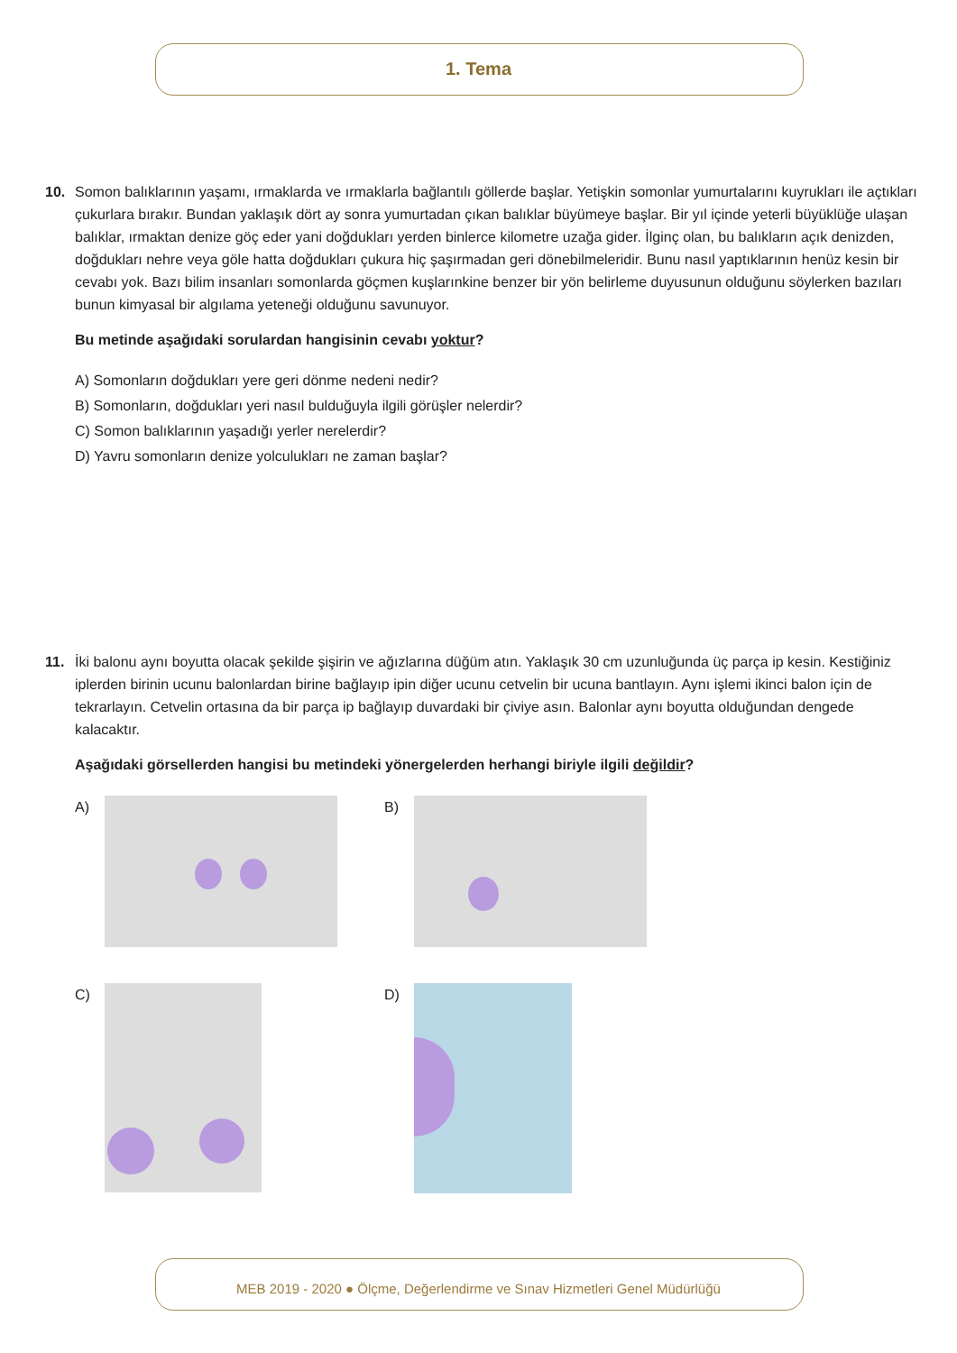1. Tema
10. Somon balıklarının yaşamı, ırmaklarda ve ırmaklarla bağlantılı göllerde başlar. Yetişkin somonlar yumurtalarını kuyrukları ile açtıkları çukurlara bırakır. Bundan yaklaşık dört ay sonra yumurtadan çıkan balıklar büyümeye başlar. Bir yıl içinde yeterli büyüklüğe ulaşan balıklar, ırmaktan denize göç eder yani doğdukları yerden binlerce kilometre uzağa gider. İlginç olan, bu balıkların açık denizden, doğdukları nehre veya göle hatta doğdukları çukura hiç şaşırmadan geri dönebilmeleridir. Bunu nasıl yaptıklarının henüz kesin bir cevabı yok. Bazı bilim insanları somonlarda göçmen kuşlarınkine benzer bir yön belirleme duyusunun olduğunu söylerken bazıları bunun kimyasal bir algılama yeteneği olduğunu savunuyor.
Bu metinde aşağıdaki sorulardan hangisinin cevabı yoktur?
A) Somonların doğdukları yere geri dönme nedeni nedir?
B) Somonların, doğdukları yeri nasıl bulduğuyla ilgili görüşler nelerdir?
C) Somon balıklarının yaşadığı yerler nerelerdir?
D) Yavru somonların denize yolculukları ne zaman başlar?
11. İki balonu aynı boyutta olacak şekilde şişirin ve ağızlarına düğüm atın. Yaklaşık 30 cm uzunluğunda üç parça ip kesin. Kestiğiniz iplerden birinin ucunu balonlardan birine bağlayıp ipin diğer ucunu cetvelin bir ucuna bantlayın. Aynı işlemi ikinci balon için de tekrarlayın. Cetvelin ortasına da bir parça ip bağlayıp duvardaki bir çiviye asın. Balonlar aynı boyutta olduğundan dengede kalacaktır.
Aşağıdaki görsellerden hangisi bu metindeki yönergelerden herhangi biriyle ilgili değildir?
A)
B)
C)
D)
MEB 2019 - 2020 ● Ölçme, Değerlendirme ve Sınav Hizmetleri Genel Müdürlüğü